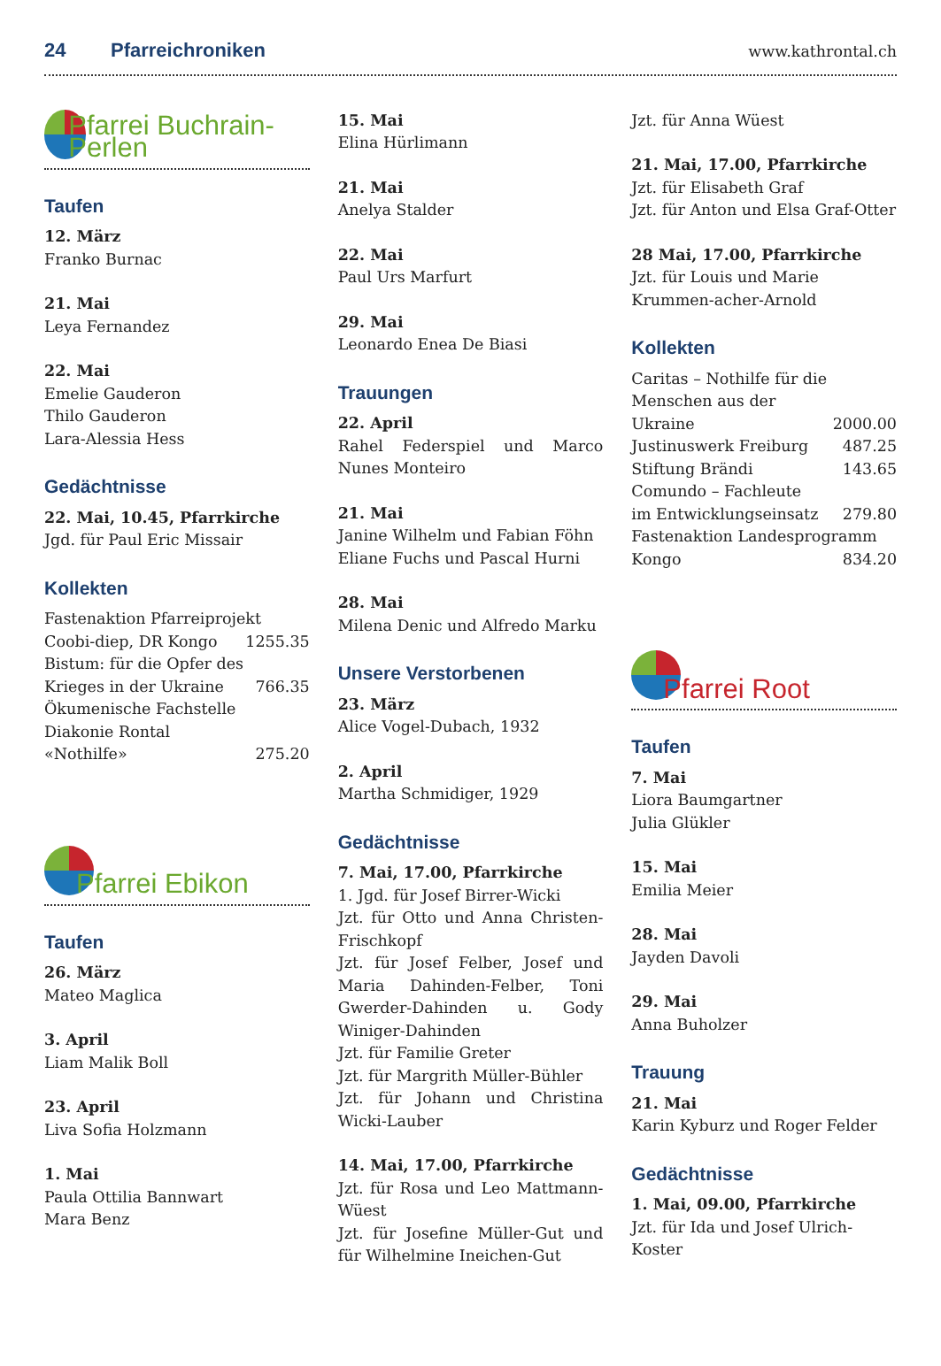24 Pfarreichroniken
www.kathrontal.ch
Pfarrei Buchrain-Perlen
Taufen
12. März
Franko Burnac
21. Mai
Leya Fernandez
22. Mai
Emelie Gauderon
Thilo Gauderon
Lara-Alessia Hess
Gedächtnisse
22. Mai, 10.45, Pfarrkirche
Jgd. für Paul Eric Missair
Kollekten
| Fastenaktion Pfarreiprojekt | |
| Coobi-diep, DR Kongo | 1255.35 |
| Bistum: für die Opfer des | |
| Krieges in der Ukraine | 766.35 |
| Ökumenische Fachstelle | |
| Diakonie Rontal «Nothilfe» | 275.20 |
Pfarrei Ebikon
Taufen
26. März
Mateo Maglica
3. April
Liam Malik Boll
23. April
Liva Sofia Holzmann
1. Mai
Paula Ottilia Bannwart
Mara Benz
15. Mai
Elina Hürlimann
21. Mai
Anelya Stalder
22. Mai
Paul Urs Marfurt
29. Mai
Leonardo Enea De Biasi
Trauungen
22. April
Rahel Federspiel und Marco Nunes Monteiro
21. Mai
Janine Wilhelm und Fabian Föhn
Eliane Fuchs und Pascal Hurni
28. Mai
Milena Denic und Alfredo Marku
Unsere Verstorbenen
23. März
Alice Vogel-Dubach, 1932
2. April
Martha Schmidiger, 1929
Gedächtnisse
7. Mai, 17.00, Pfarrkirche
1. Jgd. für Josef Birrer-Wicki
Jzt. für Otto und Anna Christen-Frischkopf
Jzt. für Josef Felber, Josef und Maria Dahinden-Felber, Toni Gwerder-Dahinden u. Gody Winiger-Dahinden
Jzt. für Familie Greter
Jzt. für Margrith Müller-Bühler
Jzt. für Johann und Christina Wicki-Lauber
14. Mai, 17.00, Pfarrkirche
Jzt. für Rosa und Leo Mattmann-Wüest
Jzt. für Josefine Müller-Gut und für Wilhelmine Ineichen-Gut
Jzt. für Anna Wüest
21. Mai, 17.00, Pfarrkirche
Jzt. für Elisabeth Graf
Jzt. für Anton und Elsa Graf-Otter
28 Mai, 17.00, Pfarrkirche
Jzt. für Louis und Marie Krummen-acher-Arnold
Kollekten
| Caritas – Nothilfe für die | |
| Menschen aus der Ukraine | 2000.00 |
| Justinuswerk Freiburg | 487.25 |
| Stiftung Brändi | 143.65 |
| Comundo – Fachleute | |
| im Entwicklungseinsatz | 279.80 |
| Fastenaktion Landesprogramm | |
| Kongo | 834.20 |
Pfarrei Root
Taufen
7. Mai
Liora Baumgartner
Julia Glükler
15. Mai
Emilia Meier
28. Mai
Jayden Davoli
29. Mai
Anna Buholzer
Trauung
21. Mai
Karin Kyburz und Roger Felder
Gedächtnisse
1. Mai, 09.00, Pfarrkirche
Jzt. für Ida und Josef Ulrich-Koster